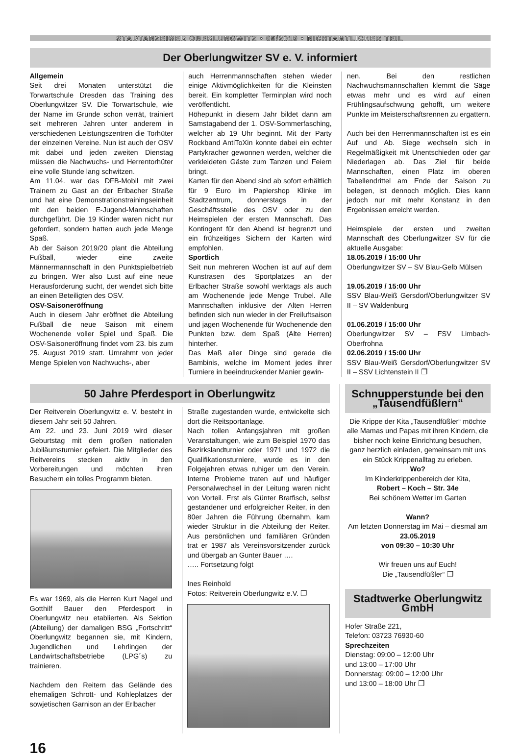STADTANZEIGER OBERLUNGWITZ • 05/2019 • NICHTAMTLICHER TEIL
Der Oberlungwitzer SV e. V. informiert
Allgemein
Seit drei Monaten unterstützt die Torwartschule Dresden das Training des Oberlungwitzer SV. Die Torwartschule, wie der Name im Grunde schon verrät, trainiert seit mehreren Jahren unter anderem in verschiedenen Leistungszentren die Torhüter der einzelnen Vereine. Nun ist auch der OSV mit dabei und jeden zweiten Dienstag müssen die Nachwuchs- und Herrentorhüter eine volle Stunde lang schwitzen.
Am 11.04. war das DFB-Mobil mit zwei Trainern zu Gast an der Erlbacher Straße und hat eine Demonstrationstrainingseinheit mit den beiden E-Jugend-Mannschaften durchgeführt. Die 19 Kinder waren nicht nur gefordert, sondern hatten auch jede Menge Spaß.
Ab der Saison 2019/20 plant die Abteilung Fußball, wieder eine zweite Männermannschaft in den Punktspielbetrieb zu bringen. Wer also Lust auf eine neue Herausforderung sucht, der wendet sich bitte an einen Beteiligten des OSV.
OSV-Saisoneröffnung
Auch in diesem Jahr eröffnet die Abteilung Fußball die neue Saison mit einem Wochenende voller Spiel und Spaß. Die OSV-Saisoneröffnung findet vom 23. bis zum 25. August 2019 statt. Umrahmt von jeder Menge Spielen von Nachwuchs-, aber
auch Herrenmannschaften stehen wieder einige Aktivmöglichkeiten für die Kleinsten bereit. Ein kompletter Terminplan wird noch veröffentlicht.
Höhepunkt in diesem Jahr bildet dann am Samstagabend der 1. OSV-Sommerfasching, welcher ab 19 Uhr beginnt. Mit der Party Rockband AntiToXin konnte dabei ein echter Partykracher gewonnen werden, welcher die verkleideten Gäste zum Tanzen und Feiern bringt.
Karten für den Abend sind ab sofort erhältlich für 9 Euro im Papiershop Klinke im Stadtzentrum, donnerstags in der Geschäftsstelle des OSV oder zu den Heimspielen der ersten Mannschaft. Das Kontingent für den Abend ist begrenzt und ein frühzeitiges Sichern der Karten wird empfohlen.
Sportlich
Seit nun mehreren Wochen ist auf auf dem Kunstrasen des Sportplatzes an der Erlbacher Straße sowohl werktags als auch am Wochenende jede Menge Trubel. Alle Mannschaften inklusive der Alten Herren befinden sich nun wieder in der Freiluftsaison und jagen Wochenende für Wochenende den Punkten bzw. dem Spaß (Alte Herren) hinterher.
Das Maß aller Dinge sind gerade die Bambinis, welche im Moment jedes ihrer Turniere in beeindruckender Manier gewin-
nen. Bei den restlichen Nachwuchsmannschaften klemmt die Säge etwas mehr und es wird auf einen Frühlingsaufschwung gehofft, um weitere Punkte im Meisterschaftsrennen zu ergattern.
Auch bei den Herrenmannschaften ist es ein Auf und Ab. Siege wechseln sich in Regelmäßigkeit mit Unentschieden oder gar Niederlagen ab. Das Ziel für beide Mannschaften, einen Platz im oberen Tabellendrittel am Ende der Saison zu belegen, ist dennoch möglich. Dies kann jedoch nur mit mehr Konstanz in den Ergebnissen erreicht werden.
Heimspiele der ersten und zweiten Mannschaft des Oberlungwitzer SV für die aktuelle Ausgabe:
18.05.2019 / 15:00 Uhr
Oberlungwitzer SV – SV Blau-Gelb Mülsen
19.05.2019 / 15:00 Uhr
SSV Blau-Weiß Gersdorf/Oberlungwitzer SV II – SV Waldenburg
01.06.2019 / 15:00 Uhr
Oberlungwitzer SV – FSV Limbach-Oberfrohna
02.06.2019 / 15:00 Uhr
SSV Blau-Weiß Gersdorf/Oberlungwitzer SV II – SSV Lichtenstein II ❐
50 Jahre Pferdesport in Oberlungwitz
Der Reitverein Oberlungwitz e. V. besteht in diesem Jahr seit 50 Jahren.
Am 22. und 23. Juni 2019 wird dieser Geburtstag mit dem großen nationalen Jubiläumsturnier gefeiert. Die Mitglieder des Reitvereins stecken aktiv in den Vorbereitungen und möchten ihren Besuchern ein tolles Programm bieten.
Es war 1969, als die Herren Kurt Nagel und Gotthilf Bauer den Pferdesport in Oberlungwitz neu etablierten. Als Sektion (Abteilung) der damaligen BSG „Fortschritt“ Oberlungwitz begannen sie, mit Kindern, Jugendlichen und Lehrlingen der Landwirtschaftsbetriebe (LPG´s) zu trainieren.
Nachdem den Reitern das Gelände des ehemaligen Schrott- und Kohleplatzes der sowjetischen Garnison an der Erlbacher
Straße zugestanden wurde, entwickelte sich dort die Reitsportanlage.
Nach tollen Anfangsjahren mit großen Veranstaltungen, wie zum Beispiel 1970 das Bezirkslandturnier oder 1971 und 1972 die Qualifikationsturniere, wurde es in den Folgejahren etwas ruhiger um den Verein. Interne Probleme traten auf und häufiger Personalwechsel in der Leitung waren nicht von Vorteil. Erst als Günter Bratfisch, selbst gestandener und erfolgreicher Reiter, in den 80er Jahren die Führung übernahm, kam wieder Struktur in die Abteilung der Reiter. Aus persönlichen und familiären Gründen trat er 1987 als Vereinsvorsitzender zurück und übergab an Gunter Bauer ….
….. Fortsetzung folgt
Ines Reinhold
Fotos: Reitverein Oberlungwitz e.V. ❐
Schnupperstunde bei den „Tausendfüßlern“
Die Krippe der Kita „Tausendfüßler“ möchte alle Mamas und Papas mit ihren Kindern, die bisher noch keine Einrichtung besuchen, ganz herzlich einladen, gemeinsam mit uns ein Stück Krippenalltag zu erleben.
Wo?
Im Kinderkrippenbereich der Kita,
Robert – Koch – Str. 34e
Bei schönem Wetter im Garten
Wann?
Am letzten Donnerstag im Mai – diesmal am 23.05.2019
von 09:30 – 10:30 Uhr
Wir freuen uns auf Euch!
Die „Tausendfüßler“ ❐
Stadtwerke Oberlungwitz GmbH
Hofer Straße 221,
Telefon: 03723 76930-60
Sprechzeiten
Dienstag: 09:00 – 12:00 Uhr
und 13:00 – 17:00 Uhr
Donnerstag: 09:00 – 12:00 Uhr
und 13:00 – 18:00 Uhr ❐
16